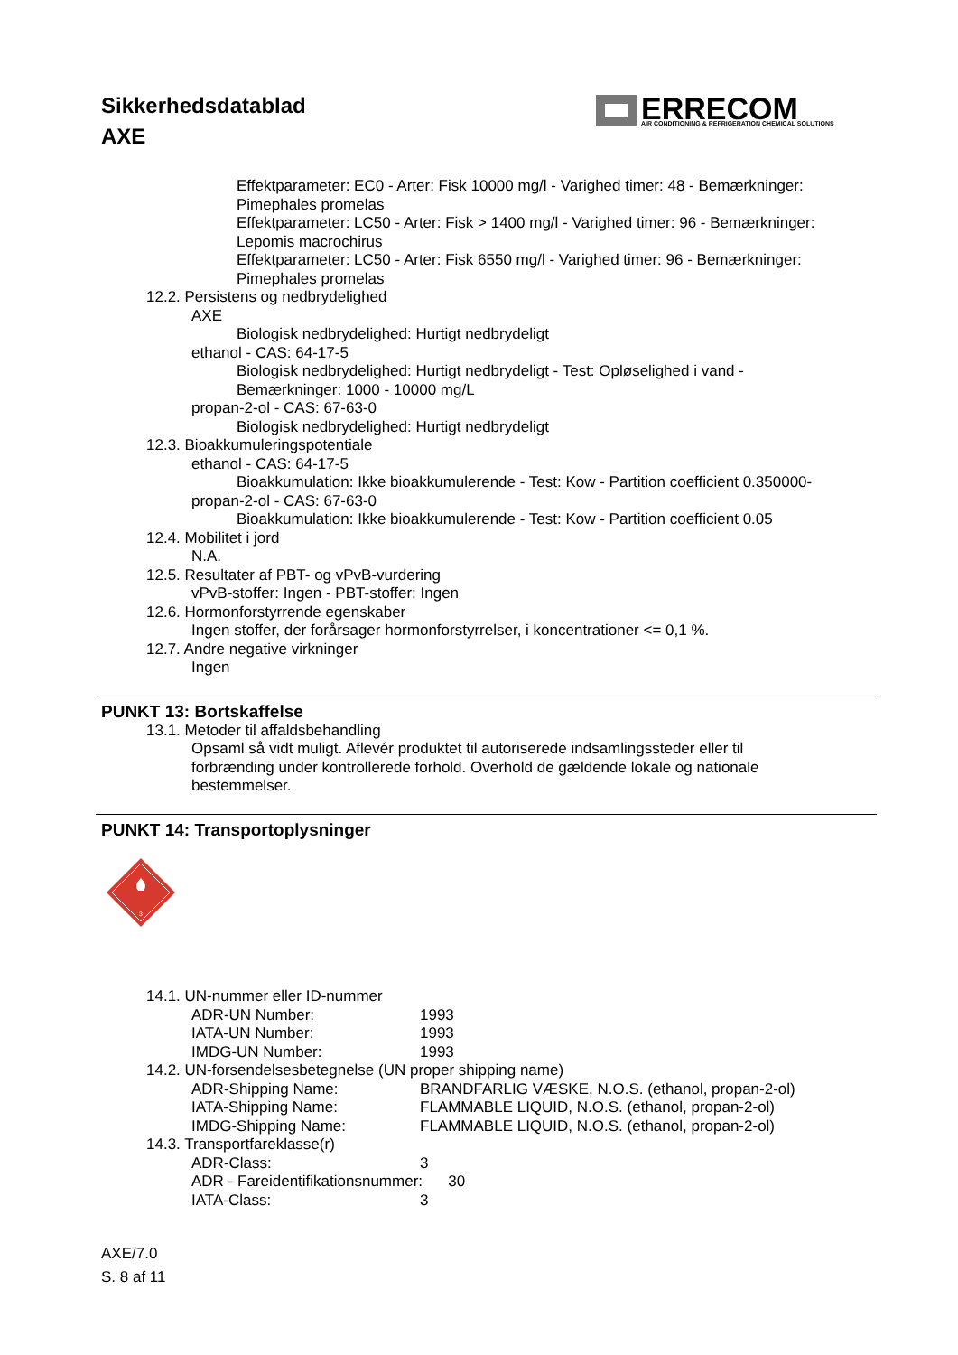Sikkerhedsdatablad
AXE
ERRECOM
AIR CONDITIONING & REFRIGERATION CHEMICAL SOLUTIONS
Effektparameter: EC0 - Arter: Fisk 10000 mg/l - Varighed timer: 48 - Bemærkninger:
Pimephales promelas
Effektparameter: LC50 - Arter: Fisk > 1400 mg/l - Varighed timer: 96 - Bemærkninger:
Lepomis macrochirus
Effektparameter: LC50 - Arter: Fisk 6550 mg/l - Varighed timer: 96 - Bemærkninger:
Pimephales promelas
12.2. Persistens og nedbrydelighed
AXE
Biologisk nedbrydelighed: Hurtigt nedbrydeligt
ethanol - CAS: 64-17-5
Biologisk nedbrydelighed: Hurtigt nedbrydeligt - Test: Opløselighed i vand -
Bemærkninger: 1000 - 10000 mg/L
propan-2-ol - CAS: 67-63-0
Biologisk nedbrydelighed: Hurtigt nedbrydeligt
12.3. Bioakkumuleringspotentiale
ethanol - CAS: 64-17-5
Bioakkumulation: Ikke bioakkumulerende - Test: Kow - Partition coefficient 0.350000-
propan-2-ol - CAS: 67-63-0
Bioakkumulation: Ikke bioakkumulerende - Test: Kow - Partition coefficient 0.05
12.4. Mobilitet i jord
N.A.
12.5. Resultater af PBT- og vPvB-vurdering
vPvB-stoffer: Ingen - PBT-stoffer: Ingen
12.6. Hormonforstyrrende egenskaber
Ingen stoffer, der forårsager hormonforstyrrelser, i koncentrationer <= 0,1 %.
12.7. Andre negative virkninger
Ingen
PUNKT 13: Bortskaffelse
13.1. Metoder til affaldsbehandling
Opsaml så vidt muligt. Aflevér produktet til autoriserede indsamlingssteder eller til
forbrænding under kontrollerede forhold. Overhold de gældende lokale og nationale
bestemmelser.
PUNKT 14: Transportoplysninger
3
14.1. UN-nummer eller ID-nummer
ADR-UN Number: 1993
IATA-UN Number: 1993
IMDG-UN Number: 1993
14.2. UN-forsendelsesbetegnelse (UN proper shipping name)
ADR-Shipping Name: BRANDFARLIG VÆSKE, N.O.S. (ethanol, propan-2-ol)
IATA-Shipping Name: FLAMMABLE LIQUID, N.O.S. (ethanol, propan-2-ol)
IMDG-Shipping Name: FLAMMABLE LIQUID, N.O.S. (ethanol, propan-2-ol)
14.3. Transportfareklasse(r)
ADR-Class: 3
ADR - Fareidentifikationsnummer: 30
IATA-Class: 3
AXE/7.0
S. 8 af 11